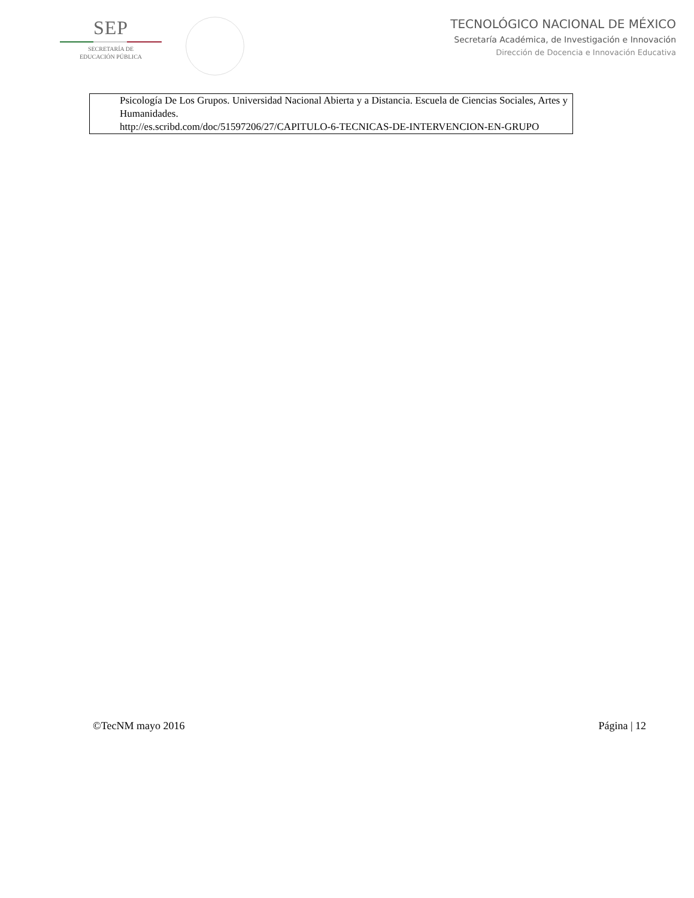SEP
SECRETARÍA DE
EDUCACIÓN PÚBLICA
TECNOLÓGICO NACIONAL DE MÉXICO
Secretaría Académica, de Investigación e Innovación
Dirección de Docencia e Innovación Educativa
Psicología De Los Grupos. Universidad Nacional Abierta y a Distancia. Escuela de Ciencias Sociales, Artes y Humanidades.
http://es.scribd.com/doc/51597206/27/CAPITULO-6-TECNICAS-DE-INTERVENCION-EN-GRUPO
©TecNM mayo 2016 Página | 12